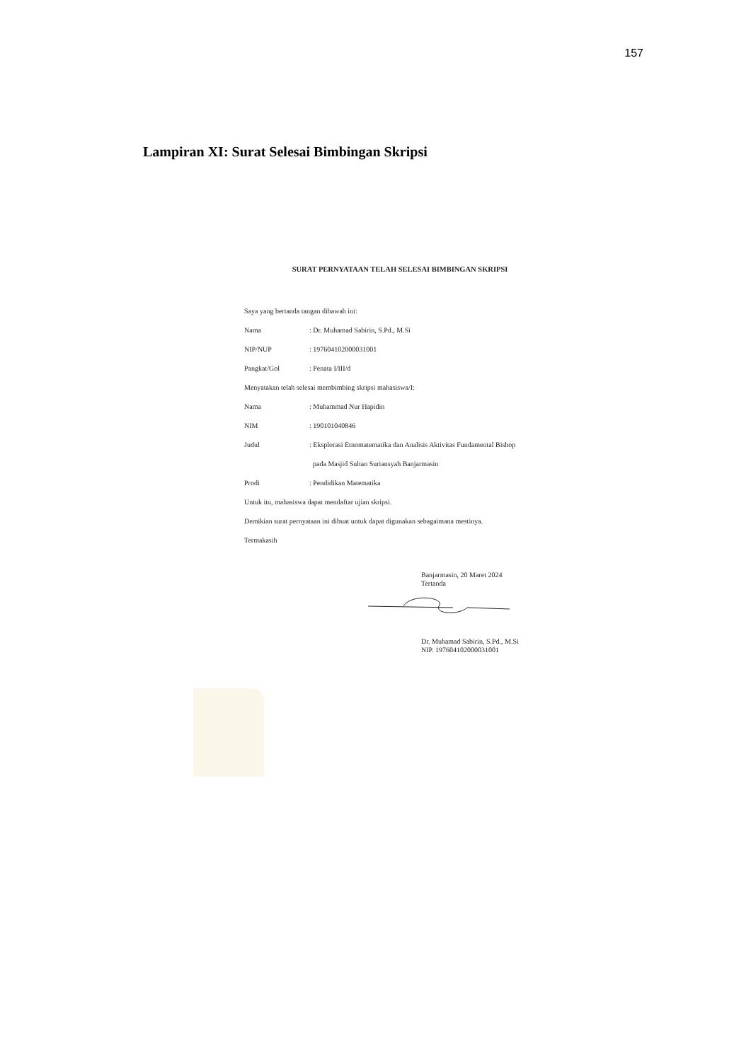157
Lampiran XI: Surat Selesai Bimbingan Skripsi
SURAT PERNYATAAN TELAH SELESAI BIMBINGAN SKRIPSI
Saya yang bertanda tangan dibawah ini:
Nama: Dr. Muhamad Sabirin, S.Pd., M.Si
NIP/NUP: 197604102000031001
Pangkat/Gol: Penata I/III/d
Menyatakan telah selesai membimbing skripsi mahasiswa/I:
Nama: Muhammad Nur Hapidin
NIM: 190101040846
Judul: Eksplorasi Etnomatematika dan Analisis Aktivitas Fundamental Bishop
pada Masjid Sultan Suriansyah Banjarmasin
Prodi: Pendidikan Matematika
Untuk itu, mahasiswa dapat mendaftar ujian skripsi.
Demikian surat pernyataan ini dibuat untuk dapat digunakan sebagaimana mestinya.
Termakasih
Banjarmasin, 20 Maret 2024
Tertanda
Dr. Muhamad Sabirin, S.Pd., M.Si
NIP. 197604102000031001